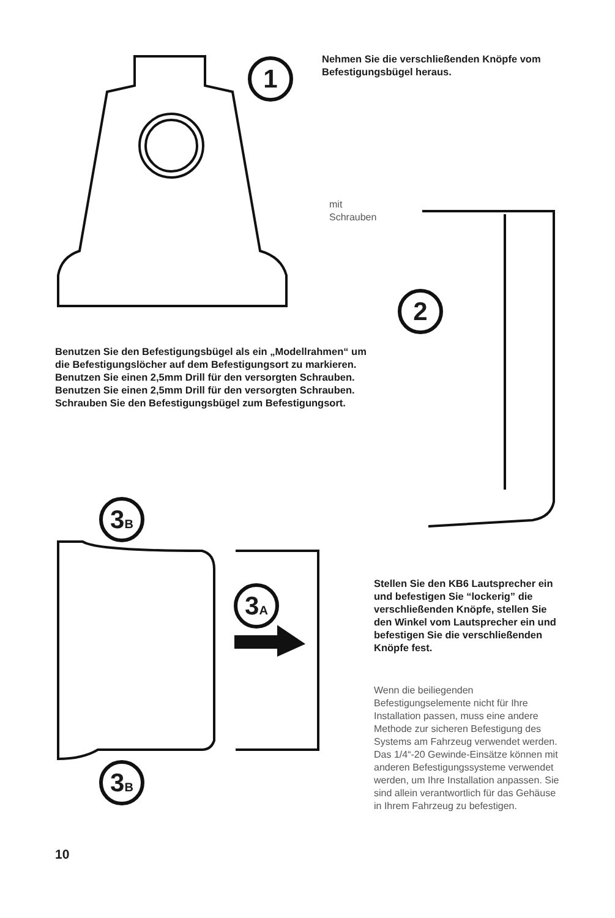1
2
3B
3A
3B
Nehmen Sie die verschließenden Knöpfe vom Befestigungsbügel heraus.
mit
Schrauben
Benutzen Sie den Befestigungsbügel als ein „Modellrahmen“ um die Befestigungslöcher auf dem Befestigungsort zu markieren. Benutzen Sie einen 2,5mm Drill für den versorgten Schrauben. Benutzen Sie einen 2,5mm Drill für den versorgten Schrauben. Schrauben Sie den Befestigungsbügel zum Befestigungsort.
Stellen Sie den KB6 Lautsprecher ein und befestigen Sie “lockerig” die verschließenden Knöpfe, stellen Sie den Winkel vom Lautsprecher ein und befestigen Sie die verschließenden Knöpfe fest.
Wenn die beiliegenden Befestigungselemente nicht für Ihre Installation passen, muss eine andere Methode zur sicheren Befestigung des Systems am Fahrzeug verwendet werden. Das 1/4“-20 Gewinde-Einsätze können mit anderen Befestigungssysteme verwendet werden, um Ihre Installation anpassen. Sie sind allein verantwortlich für das Gehäuse in Ihrem Fahrzeug zu befestigen.
10